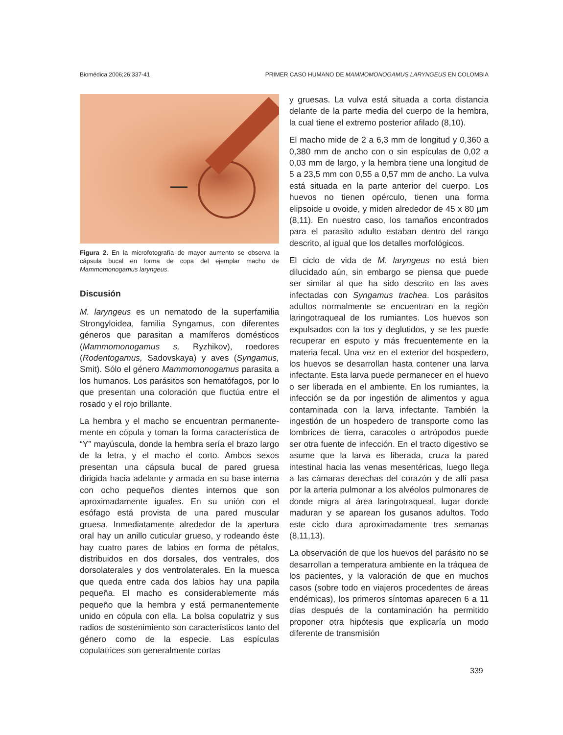Biomédica 2006;26:337-41 PRIMER CASO HUMANO DE MAMMOMONOGAMUS LARYNGEUS EN COLOMBIA
Figura 2. En la microfotografía de mayor aumento se observa la cápsula bucal en forma de copa del ejemplar macho de Mammomonogamus laryngeus.
Discusión
M. laryngeus es un nematodo de la superfamilia Strongyloidea, familia Syngamus, con diferentes géneros que parasitan a mamíferos domésticos (Mammomonogamus s, Ryzhikov), roedores (Rodentogamus, Sadovskaya) y aves (Syngamus, Smit). Sólo el género Mammomonogamus parasita a los humanos. Los parásitos son hematófagos, por lo que presentan una coloración que fluctúa entre el rosado y el rojo brillante.
La hembra y el macho se encuentran permanente-mente en cópula y toman la forma característica de “Y” mayúscula, donde la hembra sería el brazo largo de la letra, y el macho el corto. Ambos sexos presentan una cápsula bucal de pared gruesa dirigida hacia adelante y armada en su base interna con ocho pequeños dientes internos que son aproximadamente iguales. En su unión con el esófago está provista de una pared muscular gruesa. Inmediatamente alrededor de la apertura oral hay un anillo cuticular grueso, y rodeando éste hay cuatro pares de labios en forma de pétalos, distribuidos en dos dorsales, dos ventrales, dos dorsolaterales y dos ventrolaterales. En la muesca que queda entre cada dos labios hay una papila pequeña. El macho es considerablemente más pequeño que la hembra y está permanentemente unido en cópula con ella. La bolsa copulatriz y sus radios de sostenimiento son característicos tanto del género como de la especie. Las espículas copulatrices son generalmente cortas
y gruesas. La vulva está situada a corta distancia delante de la parte media del cuerpo de la hembra, la cual tiene el extremo posterior afilado (8,10).
El macho mide de 2 a 6,3 mm de longitud y 0,360 a 0,380 mm de ancho con o sin espículas de 0,02 a 0,03 mm de largo, y la hembra tiene una longitud de 5 a 23,5 mm con 0,55 a 0,57 mm de ancho. La vulva está situada en la parte anterior del cuerpo. Los huevos no tienen opérculo, tienen una forma elipsoide u ovoide, y miden alrededor de 45 x 80 µm (8,11). En nuestro caso, los tamaños encontrados para el parasito adulto estaban dentro del rango descrito, al igual que los detalles morfológicos.
El ciclo de vida de M. laryngeus no está bien dilucidado aún, sin embargo se piensa que puede ser similar al que ha sido descrito en las aves infectadas con Syngamus trachea. Los parásitos adultos normalmente se encuentran en la región laringotraqueal de los rumiantes. Los huevos son expulsados con la tos y deglutidos, y se les puede recuperar en esputo y más frecuentemente en la materia fecal. Una vez en el exterior del hospedero, los huevos se desarrollan hasta contener una larva infectante. Esta larva puede permanecer en el huevo o ser liberada en el ambiente. En los rumiantes, la infección se da por ingestión de alimentos y agua contaminada con la larva infectante. También la ingestión de un hospedero de transporte como las lombrices de tierra, caracoles o artrópodos puede ser otra fuente de infección. En el tracto digestivo se asume que la larva es liberada, cruza la pared intestinal hacia las venas mesentéricas, luego llega a las cámaras derechas del corazón y de allí pasa por la arteria pulmonar a los alvéolos pulmonares de donde migra al área laringotraqueal, lugar donde maduran y se aparean los gusanos adultos. Todo este ciclo dura aproximadamente tres semanas (8,11,13).
La observación de que los huevos del parásito no se desarrollan a temperatura ambiente en la tráquea de los pacientes, y la valoración de que en muchos casos (sobre todo en viajeros procedentes de áreas endémicas), los primeros síntomas aparecen 6 a 11 días después de la contaminación ha permitido proponer otra hipótesis que explicaría un modo diferente de transmisión
339